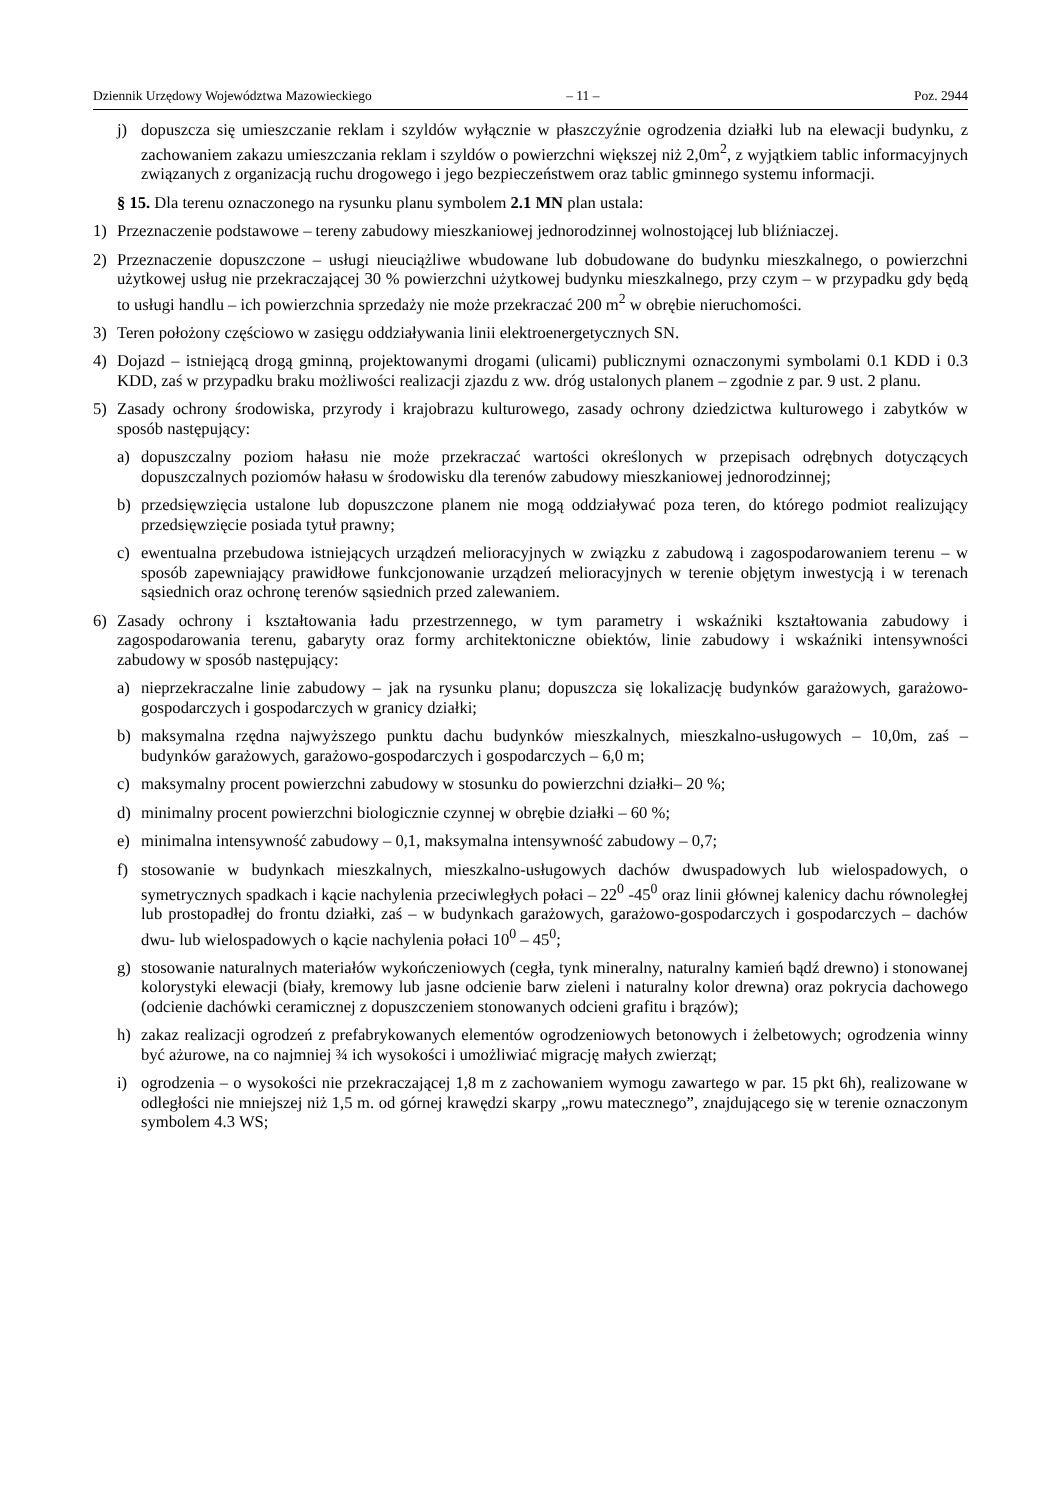Dziennik Urzędowy Województwa Mazowieckiego – 11 – Poz. 2944
j) dopuszcza się umieszczanie reklam i szyldów wyłącznie w płaszczyźnie ogrodzenia działki lub na elewacji budynku, z zachowaniem zakazu umieszczania reklam i szyldów o powierzchni większej niż 2,0m<sup>2</sup>, z wyjątkiem tablic informacyjnych związanych z organizacją ruchu drogowego i jego bezpieczeństwem oraz tablic gminnego systemu informacji.
§ 15. Dla terenu oznaczonego na rysunku planu symbolem 2.1 MN plan ustala:
1) Przeznaczenie podstawowe – tereny zabudowy mieszkaniowej jednorodzinnej wolnostojącej lub bliźniaczej.
2) Przeznaczenie dopuszczone – usługi nieuciążliwe wbudowane lub dobudowane do budynku mieszkalnego, o powierzchni użytkowej usług nie przekraczającej 30 % powierzchni użytkowej budynku mieszkalnego, przy czym – w przypadku gdy będą to usługi handlu – ich powierzchnia sprzedaży nie może przekraczać 200 m<sup>2</sup> w obrębie nieruchomości.
3) Teren położony częściowo w zasięgu oddziaływania linii elektroenergetycznych SN.
4) Dojazd – istniejącą drogą gminną, projektowanymi drogami (ulicami) publicznymi oznaczonymi symbolami 0.1 KDD i 0.3 KDD, zaś w przypadku braku możliwości realizacji zjazdu z ww. dróg ustalonych planem – zgodnie z par. 9 ust. 2 planu.
5) Zasady ochrony środowiska, przyrody i krajobrazu kulturowego, zasady ochrony dziedzictwa kulturowego i zabytków w sposób następujący:
a) dopuszczalny poziom hałasu nie może przekraczać wartości określonych w przepisach odrębnych dotyczących dopuszczalnych poziomów hałasu w środowisku dla terenów zabudowy mieszkaniowej jednorodzinnej;
b) przedsięwzięcia ustalone lub dopuszczone planem nie mogą oddziaływać poza teren, do którego podmiot realizujący przedsięwzięcie posiada tytuł prawny;
c) ewentualna przebudowa istniejących urządzeń melioracyjnych w związku z zabudową i zagospodarowaniem terenu – w sposób zapewniający prawidłowe funkcjonowanie urządzeń melioracyjnych w terenie objętym inwestycją i w terenach sąsiednich oraz ochronę terenów sąsiednich przed zalewaniem.
6) Zasady ochrony i kształtowania ładu przestrzennego, w tym parametry i wskaźniki kształtowania zabudowy i zagospodarowania terenu, gabaryty oraz formy architektoniczne obiektów, linie zabudowy i wskaźniki intensywności zabudowy w sposób następujący:
a) nieprzekraczalne linie zabudowy – jak na rysunku planu; dopuszcza się lokalizację budynków garażowych, garażowo-gospodarczych i gospodarczych w granicy działki;
b) maksymalna rzędna najwyższego punktu dachu budynków mieszkalnych, mieszkalno-usługowych – 10,0m, zaś – budynków garażowych, garażowo-gospodarczych i gospodarczych – 6,0 m;
c) maksymalny procent powierzchni zabudowy w stosunku do powierzchni działki– 20 %;
d) minimalny procent powierzchni biologicznie czynnej w obrębie działki – 60 %;
e) minimalna intensywność zabudowy – 0,1, maksymalna intensywność zabudowy – 0,7;
f) stosowanie w budynkach mieszkalnych, mieszkalno-usługowych dachów dwuspadowych lub wielospadowych, o symetrycznych spadkach i kącie nachylenia przeciwległych połaci – 22<sup>0</sup> -45<sup>0</sup> oraz linii głównej kalenicy dachu równoległej lub prostopadłej do frontu działki, zaś – w budynkach garażowych, garażowo-gospodarczych i gospodarczych – dachów dwu- lub wielospadowych o kącie nachylenia połaci 10<sup>0</sup> – 45<sup>0</sup>;
g) stosowanie naturalnych materiałów wykończeniowych (cegła, tynk mineralny, naturalny kamień bądź drewno) i stonowanej kolorystyki elewacji (biały, kremowy lub jasne odcienie barw zieleni i naturalny kolor drewna) oraz pokrycia dachowego (odcienie dachówki ceramicznej z dopuszczeniem stonowanych odcieni grafitu i brązów);
h) zakaz realizacji ogrodzeń z prefabrykowanych elementów ogrodzeniowych betonowych i żelbetowych; ogrodzenia winny być ażurowe, na co najmniej ¾ ich wysokości i umożliwiać migrację małych zwierząt;
i) ogrodzenia – o wysokości nie przekraczającej 1,8 m z zachowaniem wymogu zawartego w par. 15 pkt 6h), realizowane w odległości nie mniejszej niż 1,5 m. od górnej krawędzi skarpy „rowu matecznego”, znajdującego się w terenie oznaczonym symbolem 4.3 WS;